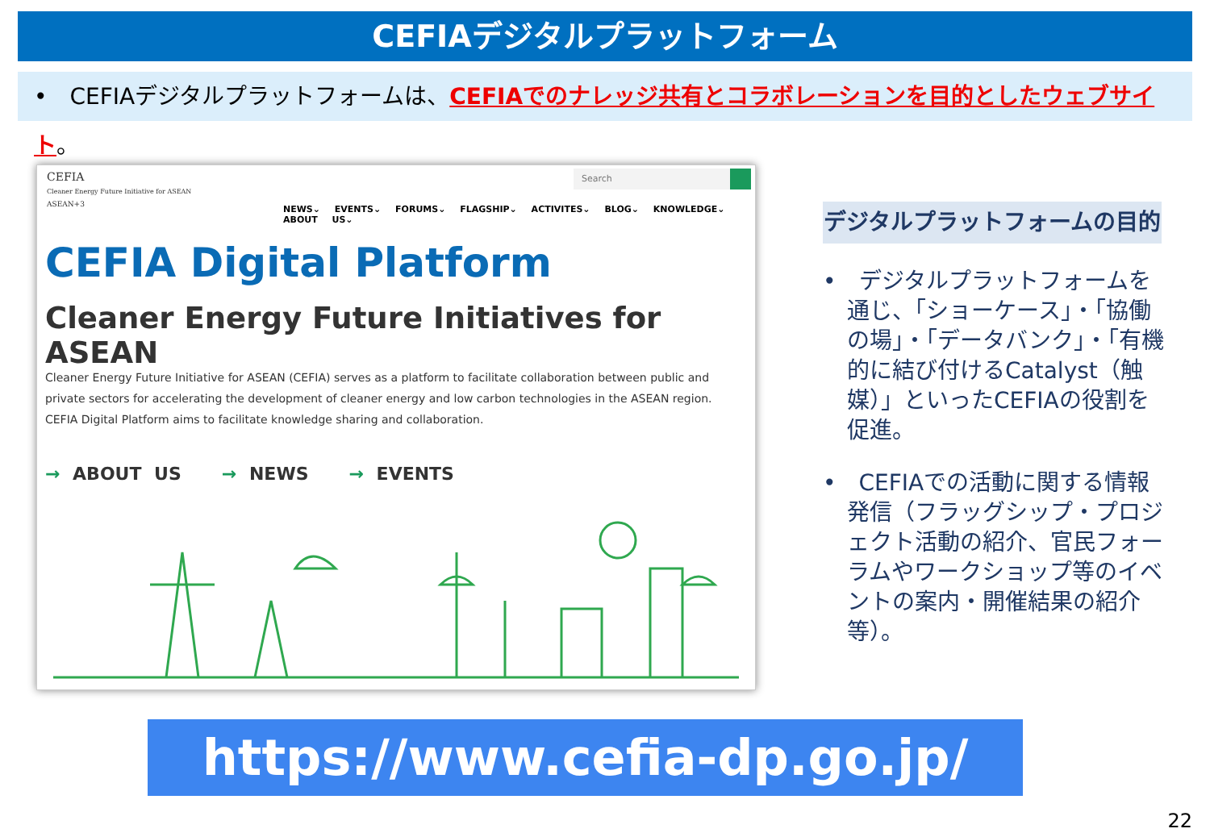CEFIAデジタルプラットフォーム
•　CEFIAデジタルプラットフォームは、CEFIAでのナレッジ共有とコラボレーションを目的としたウェブサイト。
CEFIA
Cleaner Energy Future Initiative for ASEAN
ASEAN+3
Search
NEWS⌄ EVENTS⌄ FORUMS⌄ FLAGSHIP⌄ ACTIVITES⌄ BLOG⌄ KNOWLEDGE⌄ ABOUT US⌄
CEFIA Digital Platform
Cleaner Energy Future Initiatives for ASEAN
Cleaner Energy Future Initiative for ASEAN (CEFIA) serves as a platform to facilitate collaboration between public and private sectors for accelerating the development of cleaner energy and low carbon technologies in the ASEAN region. CEFIA Digital Platform aims to facilitate knowledge sharing and collaboration.
→ ABOUT US → NEWS → EVENTS
デジタルプラットフォームの目的
•　デジタルプラットフォームを通じ、「ショーケース」・「協働の場」・「データバンク」・「有機的に結び付けるCatalyst（触媒）」といったCEFIAの役割を促進。
•　CEFIAでの活動に関する情報発信（フラッグシップ・プロジェクト活動の紹介、官民フォーラムやワークショップ等のイベントの案内・開催結果の紹介等）。
https://www.cefia-dp.go.jp/
22